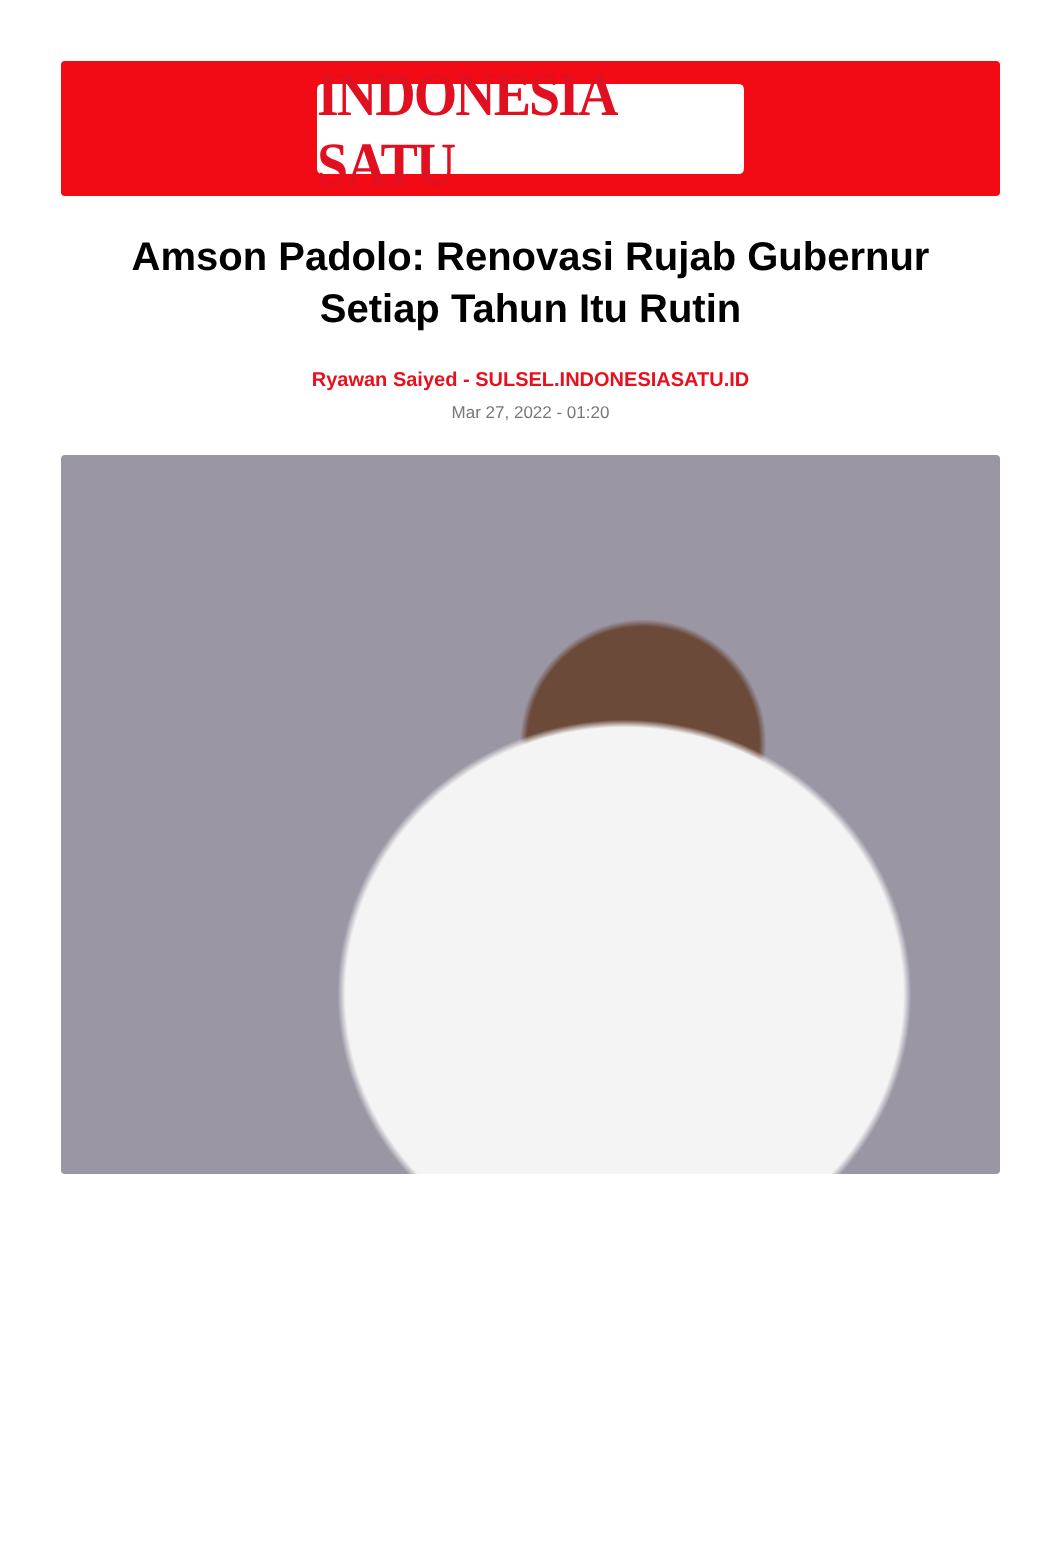INDONESIA SATU
Amson Padolo: Renovasi Rujab Gubernur Setiap Tahun Itu Rutin
Ryawan Saiyed - SULSEL.INDONESIASATU.ID
Mar 27, 2022 - 01:20